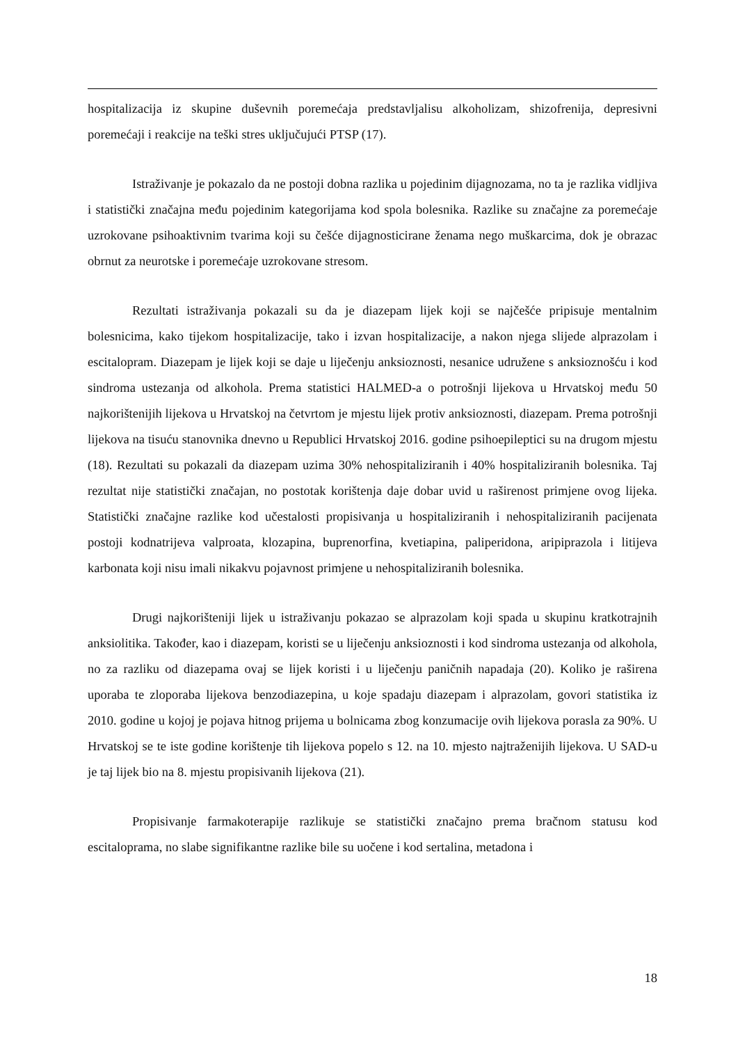hospitalizacija iz skupine duševnih poremećaja predstavljalisu alkoholizam, shizofrenija, depresivni poremećaji i reakcije na teški stres uključujući PTSP (17).
Istraživanje je pokazalo da ne postoji dobna razlika u pojedinim dijagnozama, no ta je razlika vidljiva i statistički značajna među pojedinim kategorijama kod spola bolesnika. Razlike su značajne za poremećaje uzrokovane psihoaktivnim tvarima koji su češće dijagnosticirane ženama nego muškarcima, dok je obrazac obrnut za neurotske i poremećaje uzrokovane stresom.
Rezultati istraživanja pokazali su da je diazepam lijek koji se najčešće pripisuje mentalnim bolesnicima, kako tijekom hospitalizacije, tako i izvan hospitalizacije, a nakon njega slijede alprazolam i escitalopram. Diazepam je lijek koji se daje u liječenju anksioznosti, nesanice udružene s anksioznošću i kod sindroma ustezanja od alkohola. Prema statistici HALMED-a o potrošnji lijekova u Hrvatskoj među 50 najkorištenijih lijekova u Hrvatskoj na četvrtom je mjestu lijek protiv anksioznosti, diazepam. Prema potrošnji lijekova na tisuću stanovnika dnevno u Republici Hrvatskoj 2016. godine psihoepileptici su na drugom mjestu (18). Rezultati su pokazali da diazepam uzima 30% nehospitaliziranih i 40% hospitaliziranih bolesnika. Taj rezultat nije statistički značajan, no postotak korištenja daje dobar uvid u raširenost primjene ovog lijeka. Statistički značajne razlike kod učestalosti propisivanja u hospitaliziranih i nehospitaliziranih pacijenata postoji kodnatrijeva valproata, klozapina, buprenorfina, kvetiapina, paliperidona, aripiprazola i litijeva karbonata koji nisu imali nikakvu pojavnost primjene u nehospitaliziranih bolesnika.
Drugi najkorišteniji lijek u istraživanju pokazao se alprazolam koji spada u skupinu kratkotrajnih anksiolitika. Također, kao i diazepam, koristi se u liječenju anksioznosti i kod sindroma ustezanja od alkohola, no za razliku od diazepama ovaj se lijek koristi i u liječenju paničnih napadaja (20). Koliko je raširena uporaba te zloporaba lijekova benzodiazepina, u koje spadaju diazepam i alprazolam, govori statistika iz 2010. godine u kojoj je pojava hitnog prijema u bolnicama zbog konzumacije ovih lijekova porasla za 90%. U Hrvatskoj se te iste godine korištenje tih lijekova popelo s 12. na 10. mjesto najtraženijih lijekova. U SAD-u je taj lijek bio na 8. mjestu propisivanih lijekova (21).
Propisivanje farmakoterapije razlikuje se statistički značajno prema bračnom statusu kod escitaloprama, no slabe signifikantne razlike bile su uočene i kod sertalina, metadona i
18